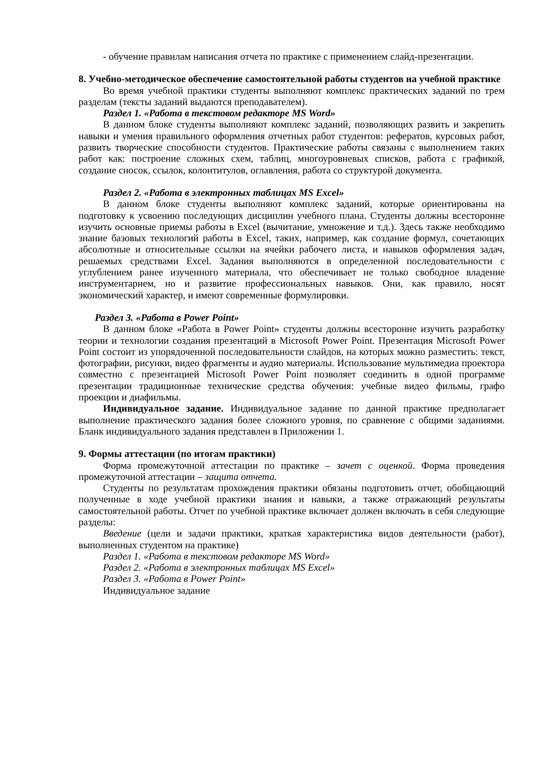- обучение правилам написания отчета по практике с применением слайд-презентации.
8. Учебно-методическое обеспечение самостоятельной работы студентов на учебной практике
Во время учебной практики студенты выполняют комплекс практических заданий по трем разделам (тексты заданий выдаются преподавателем).
Раздел 1. «Работа в текстовом редакторе MS Word»
В данном блоке студенты выполняют комплекс заданий, позволяющих развить и закрепить навыки и умения правильного оформления отчетных работ студентов: рефератов, курсовых работ, развить творческие способности студентов. Практические работы связаны с выполнением таких работ как: построение сложных схем, таблиц, многоуровневых списков, работа с графикой, создание сносок, ссылок, колонтитулов, оглавления, работа со структурой документа.
Раздел 2. «Работа в электронных таблицах MS Excel»
В данном блоке студенты выполняют комплекс заданий, которые ориентированы на подготовку к усвоению последующих дисциплин учебного плана. Студенты должны всесторонне изучить основные приемы работы в Excel (вычитание, умножение и т.д.). Здесь также необходимо знание базовых технологий работы в Excel, таких, например, как создание формул, сочетающих абсолютные и относительные ссылки на ячейки рабочего листа, и навыков оформления задач, решаемых средствами Excel. Задания выполняются в определенной последовательности с углублением ранее изученного материала, что обеспечивает не только свободное владение инструментарием, но и развитие профессиональных навыков. Они, как правило, носят экономический характер, и имеют современные формулировки.
Раздел 3. «Работа в Power Point»
В данном блоке «Работа в Power Point» студенты должны всесторонне изучить разработку теории и технологии создания презентаций в Microsoft Power Point. Презентация Microsoft Power Point состоит из упорядоченной последовательности слайдов, на которых можно разместить: текст, фотографии, рисунки, видео фрагменты и аудио материалы. Использование мультимедиа проектора совместно с презентацией Microsoft Power Point позволяет соединить в одной программе презентации традиционные технические средства обучения: учебные видео фильмы, графо проекции и диафильмы.
Индивидуальное задание. Индивидуальное задание по данной практике предполагает выполнение практического задания более сложного уровня, по сравнение с общими заданиями. Бланк индивидуального задания представлен в Приложении 1.
9. Формы аттестации (по итогам практики)
Форма промежуточной аттестации по практике – зачет с оценкой. Форма проведения промежуточной аттестации – защита отчета.
Студенты по результатам прохождения практики обязаны подготовить отчет, обобщающий полученные в ходе учебной практики знания и навыки, а также отражающий результаты самостоятельной работы. Отчет по учебной практике включает должен включать в себя следующие разделы:
Введение (цели и задачи практики, краткая характеристика видов деятельности (работ), выполненных студентом на практике)
Раздел 1. «Работа в текстовом редакторе MS Word»
Раздел 2. «Работа в электронных таблицах MS Excel»
Раздел 3. «Работа в Power Point»
Индивидуальное задание